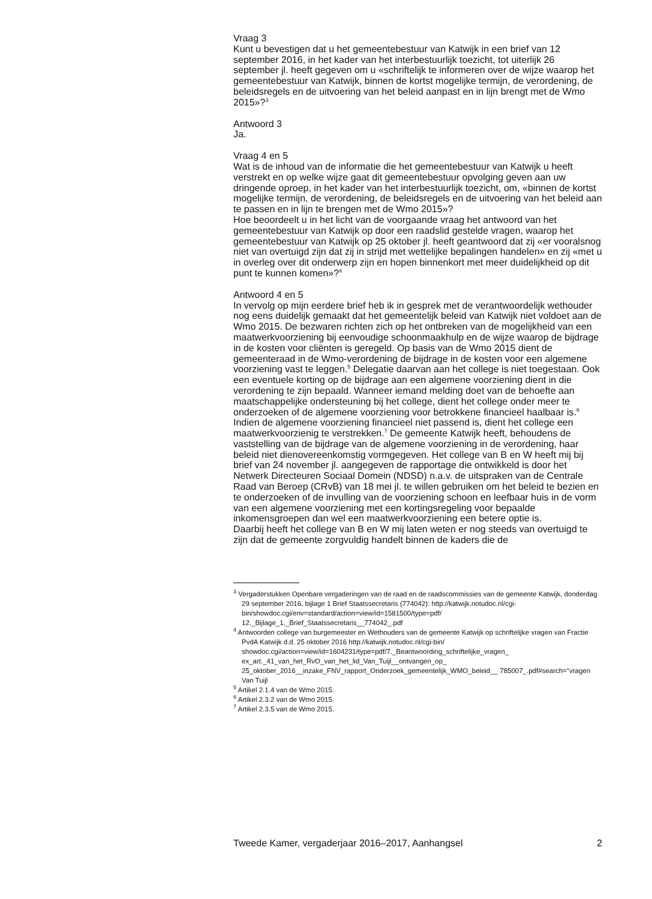Vraag 3
Kunt u bevestigen dat u het gemeentebestuur van Katwijk in een brief van 12 september 2016, in het kader van het interbestuurlijk toezicht, tot uiterlijk 26 september jl. heeft gegeven om u «schriftelijk te informeren over de wijze waarop het gemeentebestuur van Katwijk, binnen de kortst mogelijke termijn, de verordening, de beleidsregels en de uitvoering van het beleid aanpast en in lijn brengt met de Wmo 2015»?<sup>3</sup>
Antwoord 3
Ja.
Vraag 4 en 5
Wat is de inhoud van de informatie die het gemeentebestuur van Katwijk u heeft verstrekt en op welke wijze gaat dit gemeentebestuur opvolging geven aan uw dringende oproep, in het kader van het interbestuurlijk toezicht, om, «binnen de kortst mogelijke termijn, de verordening, de beleidsregels en de uitvoering van het beleid aan te passen en in lijn te brengen met de Wmo 2015»?
Hoe beoordeelt u in het licht van de voorgaande vraag het antwoord van het gemeentebestuur van Katwijk op door een raadslid gestelde vragen, waarop het gemeentebestuur van Katwijk op 25 oktober jl. heeft geantwoord dat zij «er vooralsnog niet van overtuigd zijn dat zij in strijd met wettelijke bepalingen handelen» en zij «met u in overleg over dit onderwerp zijn en hopen binnenkort met meer duidelijkheid op dit punt te kunnen komen»?<sup>4</sup>
Antwoord 4 en 5
In vervolg op mijn eerdere brief heb ik in gesprek met de verantwoordelijk wethouder nog eens duidelijk gemaakt dat het gemeentelijk beleid van Katwijk niet voldoet aan de Wmo 2015. De bezwaren richten zich op het ontbreken van de mogelijkheid van een maatwerkvoorziening bij eenvoudige schoonmaakhulp en de wijze waarop de bijdrage in de kosten voor cliënten is geregeld. Op basis van de Wmo 2015 dient de gemeenteraad in de Wmo-verordening de bijdrage in de kosten voor een algemene voorziening vast te leggen.<sup>5</sup> Delegatie daarvan aan het college is niet toegestaan. Ook een eventuele korting op de bijdrage aan een algemene voorziening dient in die verordening te zijn bepaald. Wanneer iemand melding doet van de behoefte aan maatschappelijke ondersteuning bij het college, dient het college onder meer te onderzoeken of de algemene voorziening voor betrokkene financieel haalbaar is.<sup>6</sup> Indien de algemene voorziening financieel niet passend is, dient het college een maatwerkvoorzienig te verstrekken.<sup>7</sup> De gemeente Katwijk heeft, behoudens de vaststelling van de bijdrage van de algemene voorziening in de verordening, haar beleid niet dienovereenkomstig vormgegeven. Het college van B en W heeft mij bij brief van 24 november jl. aangegeven de rapportage die ontwikkeld is door het Netwerk Directeuren Sociaal Domein (NDSD) n.a.v. de uitspraken van de Centrale Raad van Beroep (CRvB) van 18 mei jl. te willen gebruiken om het beleid te bezien en te onderzoeken of de invulling van de voorziening schoon en leefbaar huis in de vorm van een algemene voorziening met een kortingsregeling voor bepaalde inkomensgroepen dan wel een maatwerkvoorziening een betere optie is.
Daarbij heeft het college van B en W mij laten weten er nog steeds van overtuigd te zijn dat de gemeente zorgvuldig handelt binnen de kaders die de
<sup>3</sup> Vergaderstukken Openbare vergaderingen van de raad en de raadscommissies van de gemeente Katwijk, donderdag 29 september 2016, bijlage 1 Brief Staatssecretaris (774042): http://katwijk.notudoc.nl/cgi-bin/showdoc.cgi/env=standard/action=view/id=1581500/type=pdf/ 12._Bijlage_1._Brief_Staatssecretaris__774042_.pdf
<sup>4</sup> Antwoorden college van burgemeester en Wethouders van de gemeente Katwijk op schriftelijke vragen van Fractie PvdA Katwijk d.d. 25 oktober 2016 http://katwijk.notudoc.nl/cgi-bin/ showdoc.cgi/action=view/id=1604231/type=pdf/7._Beantwoording_schriftelijke_vragen_ ex_art._41_van_het_RvO_van_het_lid_Van_Tuijl__ontvangen_op_ 25_oktober_2016__inzake_FNV_rapport_Onderzoek_gemeentelijk_WMO_beleid__ 785007_.pdf#search="vragen Van Tuijl
<sup>5</sup> Artikel 2.1.4 van de Wmo 2015.
<sup>6</sup> Artikel 2.3.2 van de Wmo 2015.
<sup>7</sup> Artikel 2.3.5 van de Wmo 2015.
Tweede Kamer, vergaderjaar 2016–2017, Aanhangsel 2